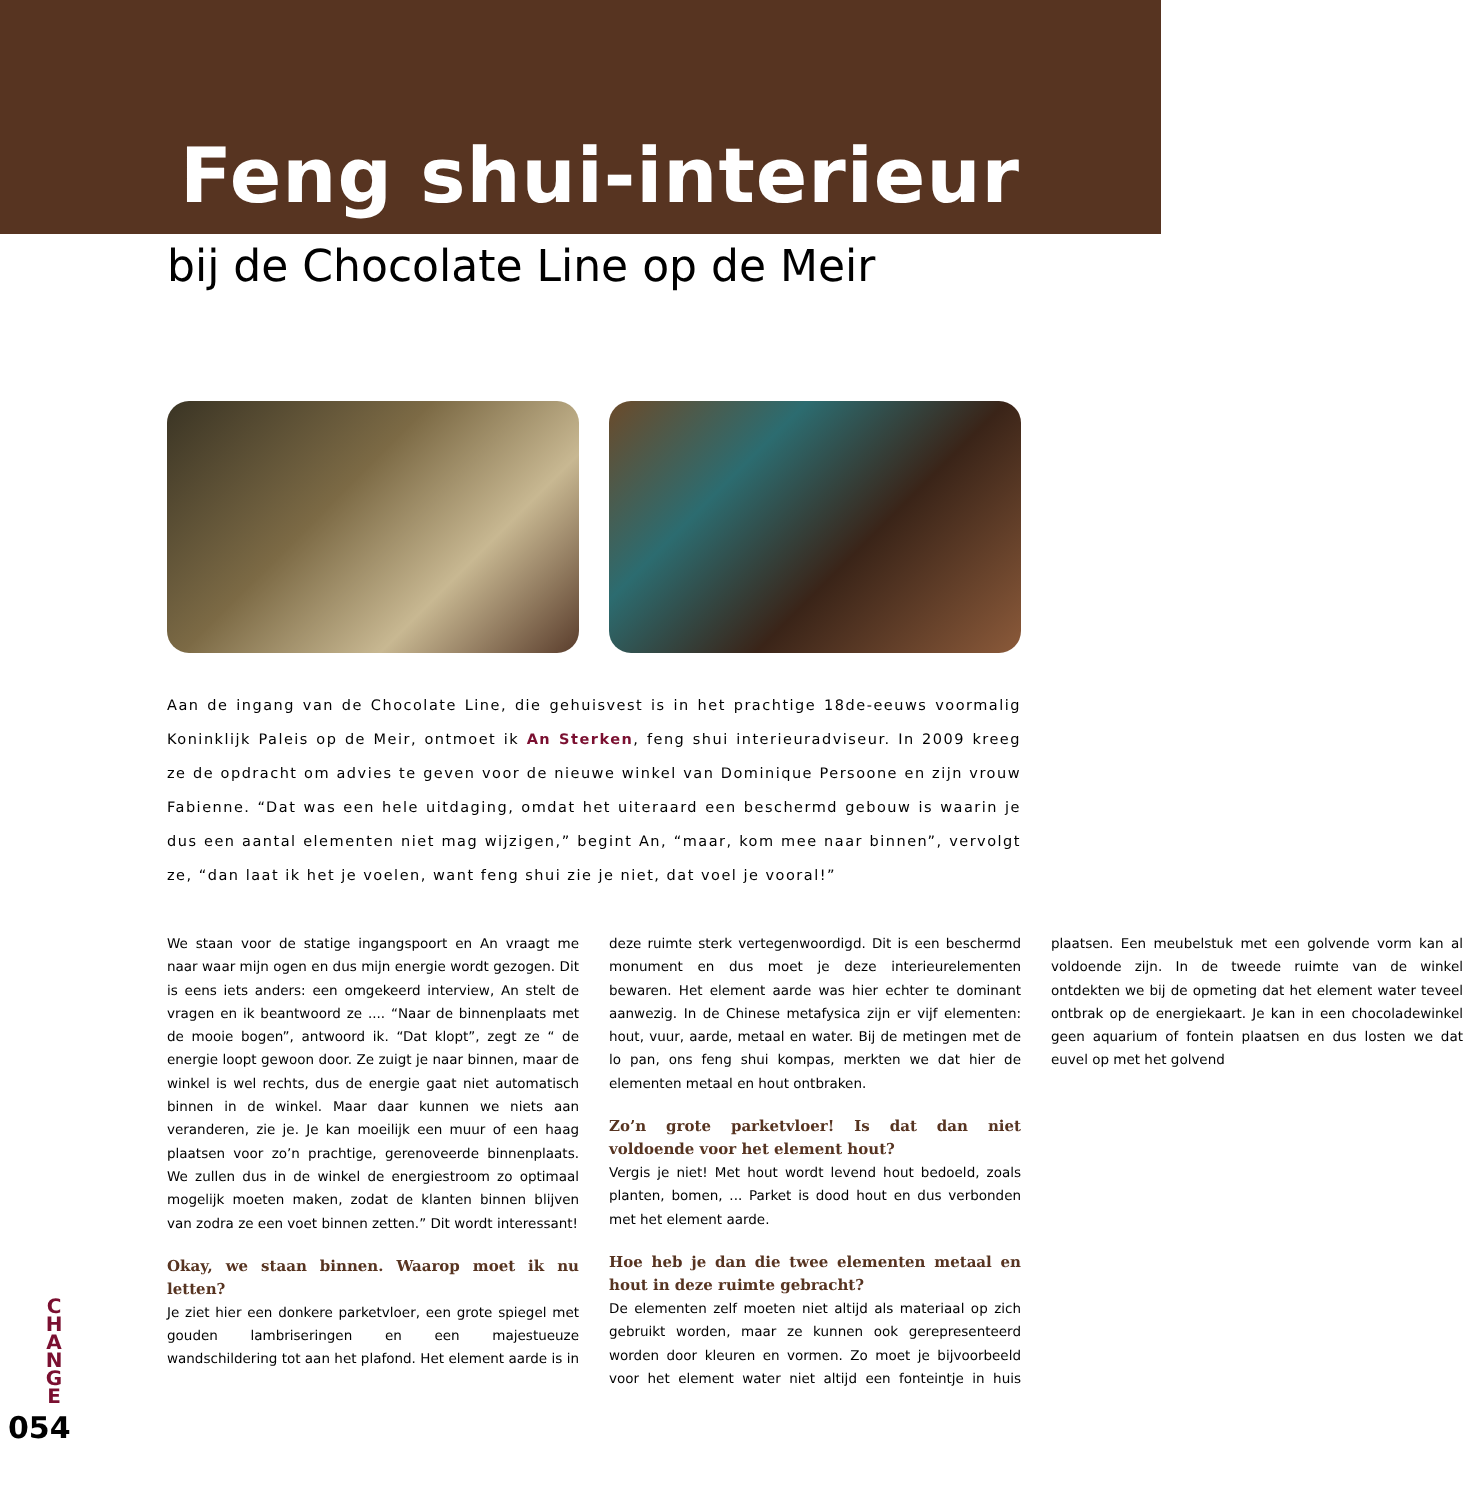Feng shui-interieur
bij de Chocolate Line op de Meir
Aan de ingang van de Chocolate Line, die gehuisvest is in het prachtige 18de-eeuws voormalig Koninklijk Paleis op de Meir, ontmoet ik An Sterken, feng shui interieuradviseur. In 2009 kreeg ze de opdracht om advies te geven voor de nieuwe winkel van Dominique Persoone en zijn vrouw Fabienne. “Dat was een hele uitdaging, omdat het uiteraard een beschermd gebouw is waarin je dus een aantal elementen niet mag wijzigen,” begint An, “maar, kom mee naar binnen”, vervolgt ze, “dan laat ik het je voelen, want feng shui zie je niet, dat voel je vooral!”
We staan voor de statige ingangspoort en An vraagt me naar waar mijn ogen en dus mijn energie wordt gezogen. Dit is eens iets anders: een omgekeerd interview, An stelt de vragen en ik beantwoord ze .... “Naar de binnenplaats met de mooie bogen”, antwoord ik. “Dat klopt”, zegt ze “ de energie loopt gewoon door. Ze zuigt je naar binnen, maar de winkel is wel rechts, dus de energie gaat niet automatisch binnen in de winkel. Maar daar kunnen we niets aan veranderen, zie je. Je kan moeilijk een muur of een haag plaatsen voor zo’n prachtige, gerenoveerde binnenplaats. We zullen dus in de winkel de energiestroom zo optimaal mogelijk moeten maken, zodat de klanten binnen blijven van zodra ze een voet binnen zetten.” Dit wordt interessant!
Okay, we staan binnen. Waarop moet ik nu letten?
Je ziet hier een donkere parketvloer, een grote spiegel met gouden lambriseringen en een majestueuze wandschildering tot aan het plafond. Het element aarde is in deze ruimte sterk vertegenwoordigd. Dit is een beschermd monument en dus moet je deze interieurelementen bewaren. Het element aarde was hier echter te dominant aanwezig. In de Chinese metafysica zijn er vijf elementen: hout, vuur, aarde, metaal en water. Bij de metingen met de lo pan, ons feng shui kompas, merkten we dat hier de elementen metaal en hout ontbraken.
Zo’n grote parketvloer! Is dat dan niet voldoende voor het element hout?
Vergis je niet! Met hout wordt levend hout bedoeld, zoals planten, bomen, ... Parket is dood hout en dus verbonden met het element aarde.
Hoe heb je dan die twee elementen metaal en hout in deze ruimte gebracht?
De elementen zelf moeten niet altijd als materiaal op zich gebruikt worden, maar ze kunnen ook gerepresenteerd worden door kleuren en vormen. Zo moet je bijvoorbeeld voor het element water niet altijd een fonteintje in huis plaatsen. Een meubelstuk met een golvende vorm kan al voldoende zijn. In de tweede ruimte van de winkel ontdekten we bij de opmeting dat het element water teveel ontbrak op de energiekaart. Je kan in een chocoladewinkel geen aquarium of fontein plaatsen en dus losten we dat euvel op met het golvend
C H A N G E
054